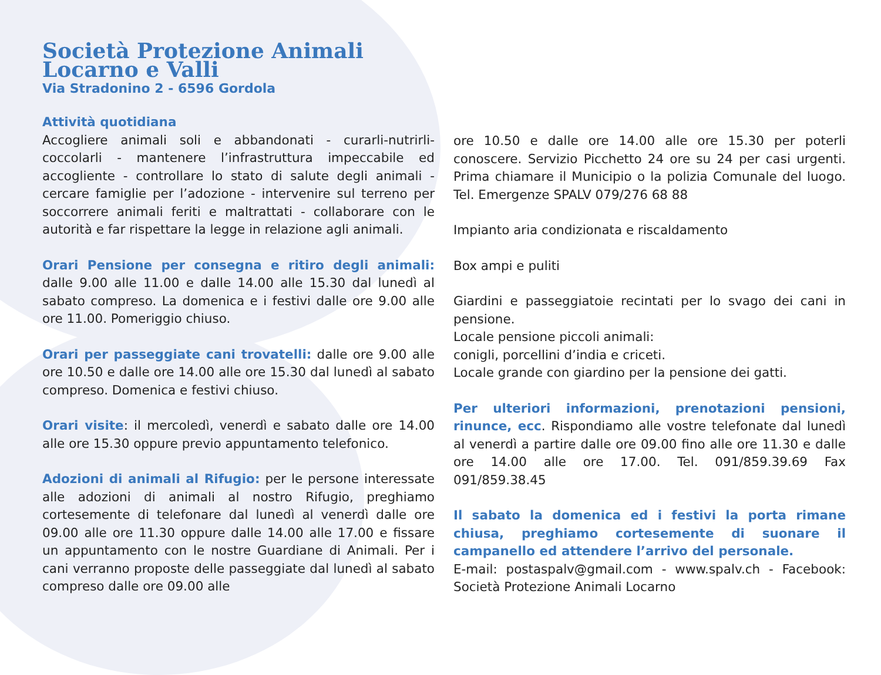Società Protezione Animali
Locarno e Valli
Via Stradonino 2 - 6596 Gordola
Attività quotidiana
Accogliere animali soli e abbandonati - curarli-nutrirli-coccolarli - mantenere l’infrastruttura impeccabile ed accogliente - controllare lo stato di salute degli animali - cercare famiglie per l’adozione - intervenire sul terreno per soccorrere animali feriti e maltrattati - collaborare con le autorità e far rispettare la legge in relazione agli animali.
Orari Pensione per consegna e ritiro degli animali: dalle 9.00 alle 11.00 e dalle 14.00 alle 15.30 dal lunedì al sabato compreso. La domenica e i festivi dalle ore 9.00 alle ore 11.00. Pomeriggio chiuso.
Orari per passeggiate cani trovatelli: dalle ore 9.00 alle ore 10.50 e dalle ore 14.00 alle ore 15.30 dal lunedì al sabato compreso. Domenica e festivi chiuso.
Orari visite: il mercoledì, venerdì e sabato dalle ore 14.00 alle ore 15.30 oppure previo appuntamento telefonico.
Adozioni di animali al Rifugio: per le persone interessate alle adozioni di animali al nostro Rifugio, preghiamo cortesemente di telefonare dal lunedì al venerdì dalle ore 09.00 alle ore 11.30 oppure dalle 14.00 alle 17.00 e fissare un appuntamento con le nostre Guardiane di Animali. Per i cani verranno proposte delle passeggiate dal lunedì al sabato compreso dalle ore 09.00 alle
ore 10.50 e dalle ore 14.00 alle ore 15.30 per poterli conoscere. Servizio Picchetto 24 ore su 24 per casi urgenti. Prima chiamare il Municipio o la polizia Comunale del luogo. Tel. Emergenze SPALV 079/276 68 88
Impianto aria condizionata e riscaldamento
Box ampi e puliti
Giardini e passeggiatoie recintati per lo svago dei cani in pensione.
Locale pensione piccoli animali:
conigli, porcellini d’india e criceti.
Locale grande con giardino per la pensione dei gatti.
Per ulteriori informazioni, prenotazioni pensioni, rinunce, ecc. Rispondiamo alle vostre telefonate dal lunedì al venerdì a partire dalle ore 09.00 fino alle ore 11.30 e dalle ore 14.00 alle ore 17.00. Tel. 091/859.39.69 Fax 091/859.38.45
Il sabato la domenica ed i festivi la porta rimane chiusa, preghiamo cortesemente di suonare il campanello ed attendere l’arrivo del personale.
E-mail: postaspalv@gmail.com - www.spalv.ch - Facebook: Società Protezione Animali Locarno